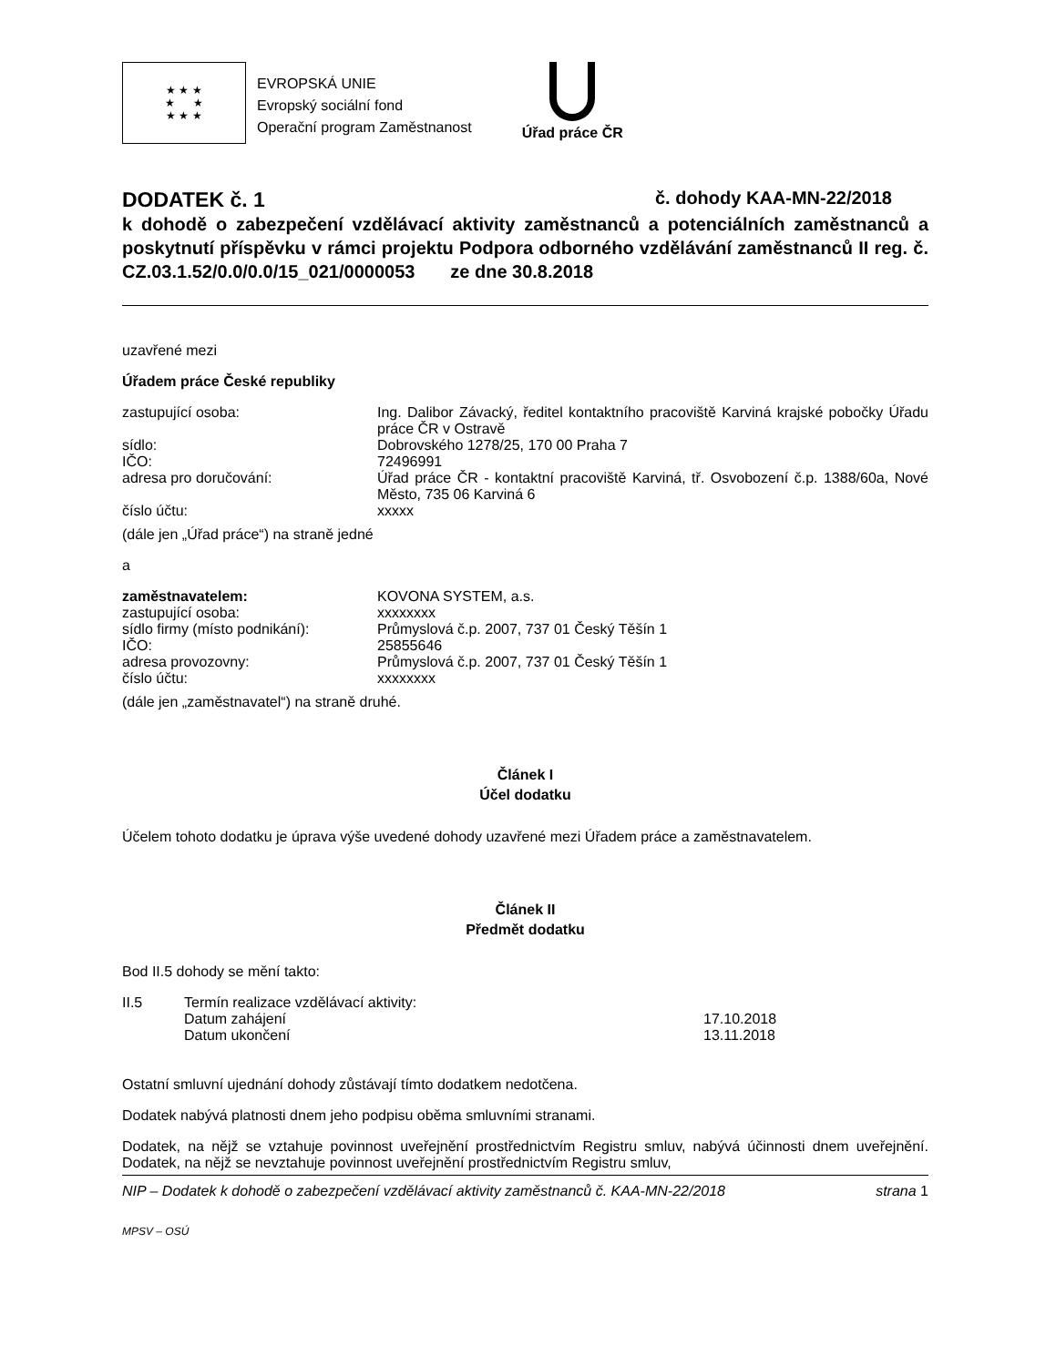★ ★ ★
★ ★
★ ★ ★
EVROPSKÁ UNIE
Evropský sociální fond
Operační program Zaměstnanost
Úřad práce ČR
DODATEK č. 1 č. dohody KAA-MN-22/2018
k dohodě o zabezpečení vzdělávací aktivity zaměstnanců a potenciálních zaměstnanců a poskytnutí příspěvku v rámci projektu Podpora odborného vzdělávání zaměstnanců II reg. č. CZ.03.1.52/0.0/0.0/15_021/0000053 ze dne 30.8.2018
uzavřené mezi
Úřadem práce České republiky
| zastupující osoba: | Ing. Dalibor Závacký, ředitel kontaktního pracoviště Karviná krajské pobočky Úřadu práce ČR v Ostravě |
| sídlo: | Dobrovského 1278/25, 170 00 Praha 7 |
| IČO: | 72496991 |
| adresa pro doručování: | Úřad práce ČR - kontaktní pracoviště Karviná, tř. Osvobození č.p. 1388/60a, Nové Město, 735 06 Karviná 6 |
| číslo účtu: | xxxxx |
(dále jen „Úřad práce“) na straně jedné
a
| zaměstnavatelem: | KOVONA SYSTEM, a.s. |
| zastupující osoba: | xxxxxxxx |
| sídlo firmy (místo podnikání): | Průmyslová č.p. 2007, 737 01 Český Těšín 1 |
| IČO: | 25855646 |
| adresa provozovny: | Průmyslová č.p. 2007, 737 01 Český Těšín 1 |
| číslo účtu: | xxxxxxxx |
(dále jen „zaměstnavatel“) na straně druhé.
Článek I
Účel dodatku
Účelem tohoto dodatku je úprava výše uvedené dohody uzavřené mezi Úřadem práce a zaměstnavatelem.
Článek II
Předmět dodatku
Bod II.5 dohody se mění takto:
| II.5 | Termín realizace vzdělávací aktivity: | |
| | Datum zahájení | 17.10.2018 |
| | Datum ukončení | 13.11.2018 |
Ostatní smluvní ujednání dohody zůstávají tímto dodatkem nedotčena.
Dodatek nabývá platnosti dnem jeho podpisu oběma smluvními stranami.
Dodatek, na nějž se vztahuje povinnost uveřejnění prostřednictvím Registru smluv, nabývá účinnosti dnem uveřejnění. Dodatek, na nějž se nevztahuje povinnost uveřejnění prostřednictvím Registru smluv,
NIP – Dodatek k dohodě o zabezpečení vzdělávací aktivity zaměstnanců č. KAA-MN-22/2018 strana 1
MPSV – OSÚ